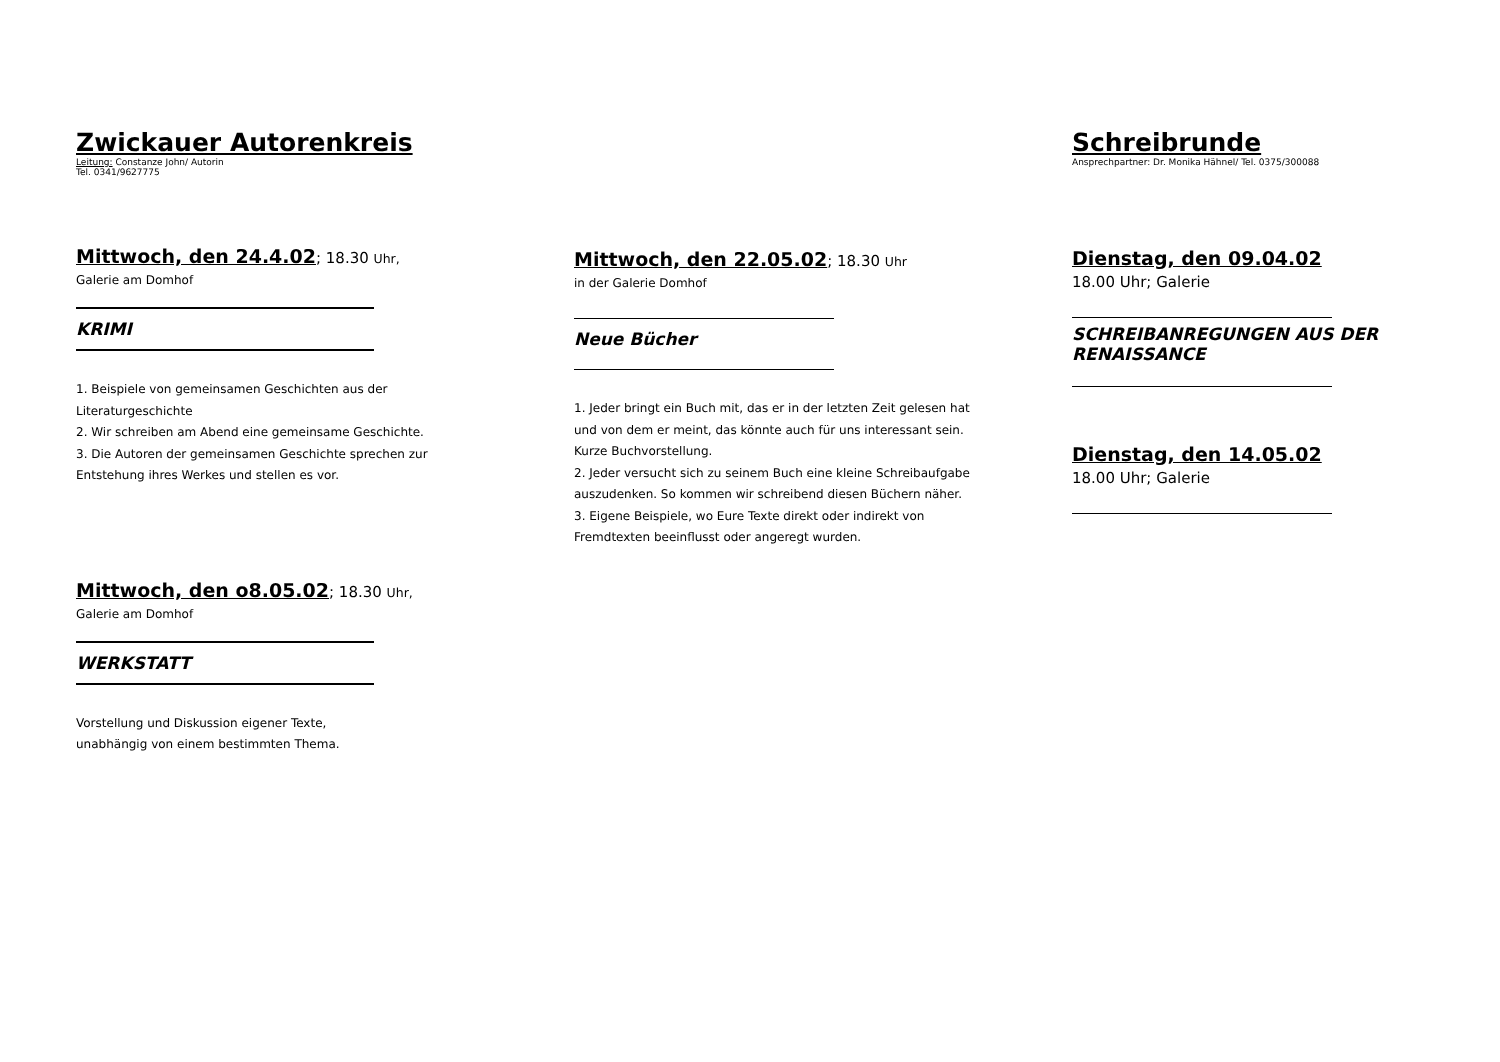Zwickauer Autorenkreis
Leitung: Constanze John/ Autorin
Tel. 0341/9627775
Mittwoch, den 24.4.02; 18.30 Uhr,
Galerie am Domhof
KRIMI
1. Beispiele von gemeinsamen Geschichten aus der Literaturgeschichte
2. Wir schreiben am Abend eine gemeinsame Geschichte.
3. Die Autoren der gemeinsamen Geschichte sprechen zur Entstehung ihres Werkes und stellen es vor.
Mittwoch, den o8.05.02; 18.30 Uhr,
Galerie am Domhof
WERKSTATT
Vorstellung und Diskussion eigener Texte,
unabhängig von einem bestimmten Thema.
Mittwoch, den 22.05.02; 18.30 Uhr
in der Galerie Domhof
Neue Bücher
1. Jeder bringt ein Buch mit, das er in der letzten Zeit gelesen hat und von dem er meint, das könnte auch für uns interessant sein. Kurze Buchvorstellung.
2. Jeder versucht sich zu seinem Buch eine kleine Schreibaufgabe auszudenken. So kommen wir schreibend diesen Büchern näher.
3. Eigene Beispiele, wo Eure Texte direkt oder indirekt von Fremdtexten beeinflusst oder angeregt wurden.
Schreibrunde
Ansprechpartner: Dr. Monika Hähnel/ Tel. 0375/300088
Dienstag, den 09.04.02
18.00 Uhr; Galerie
SCHREIBANREGUNGEN AUS DER RENAISSANCE
Dienstag, den 14.05.02
18.00 Uhr; Galerie